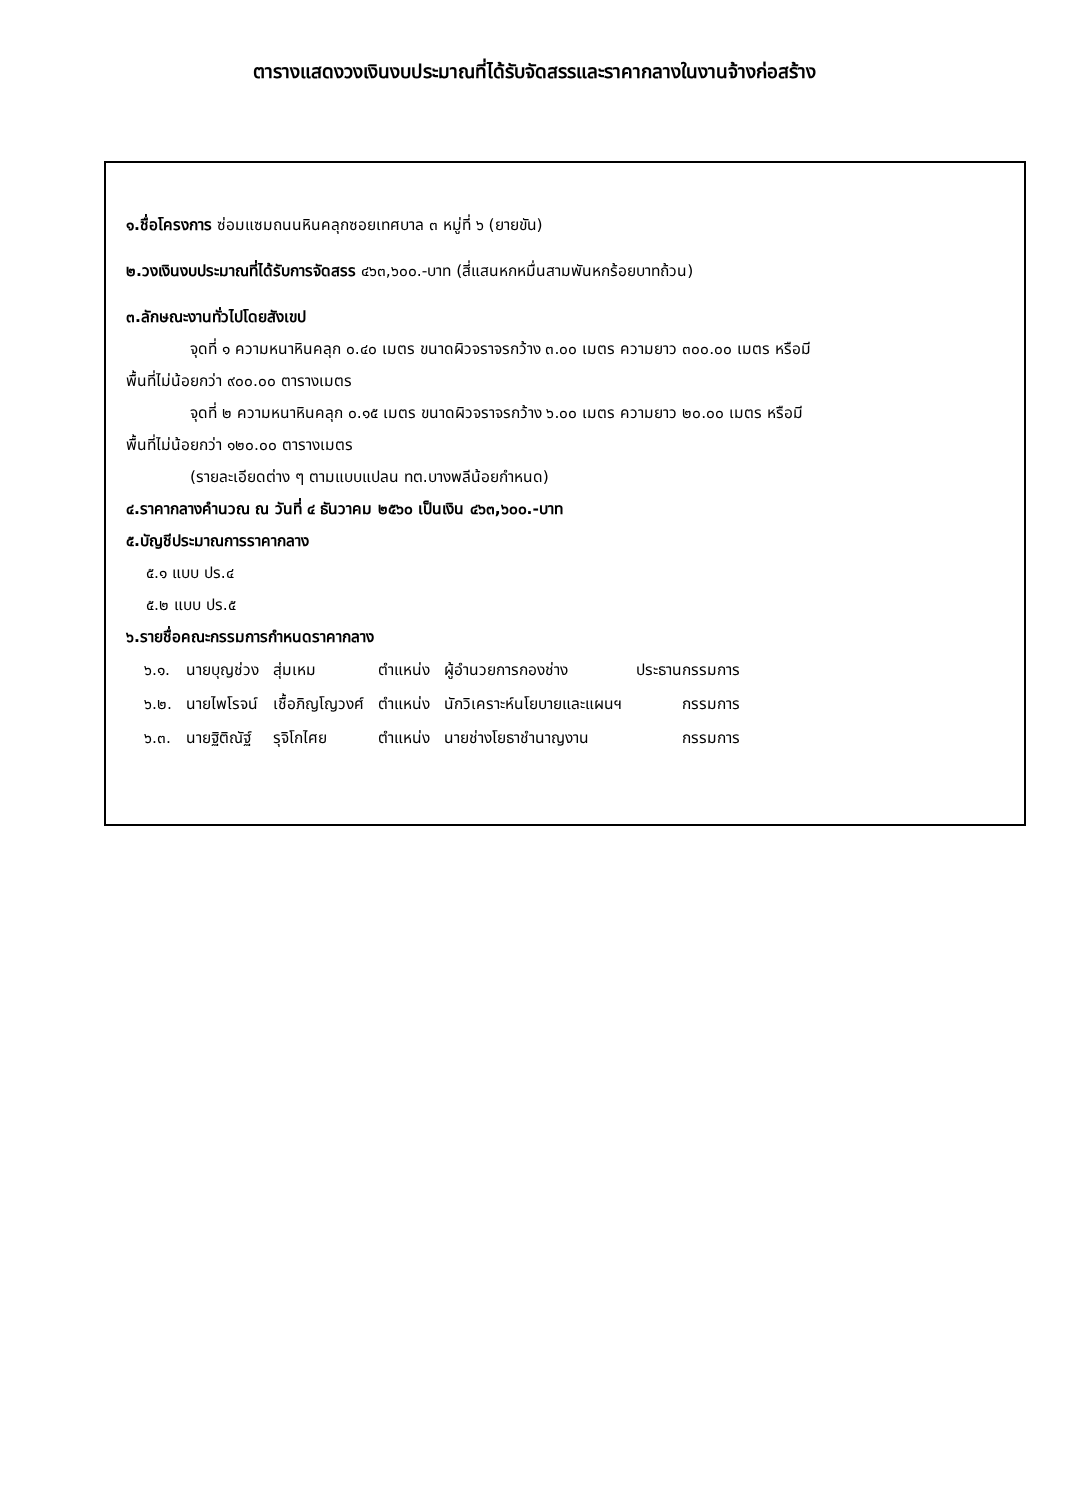ตารางแสดงวงเงินงบประมาณที่ได้รับจัดสรรและราคากลางในงานจ้างก่อสร้าง
๑.ชื่อโครงการ ซ่อมแซมถนนหินคลุกซอยเทศบาล ๓ หมู่ที่ ๖ (ยายขัน)
๒.วงเงินงบประมาณที่ได้รับการจัดสรร ๔๖๓,๖๐๐.-บาท (สี่แสนหกหมื่นสามพันหกร้อยบาทถ้วน)
๓.ลักษณะงานทั่วไปโดยสังเขป
จุดที่ ๑ ความหนาหินคลุก ๐.๔๐ เมตร ขนาดผิวจราจรกว้าง ๓.๐๐ เมตร ความยาว ๓๐๐.๐๐ เมตร หรือมี
พื้นที่ไม่น้อยกว่า ๙๐๐.๐๐ ตารางเมตร
จุดที่ ๒ ความหนาหินคลุก ๐.๑๕ เมตร ขนาดผิวจราจรกว้าง ๖.๐๐ เมตร ความยาว ๒๐.๐๐ เมตร หรือมี
พื้นที่ไม่น้อยกว่า ๑๒๐.๐๐ ตารางเมตร
(รายละเอียดต่าง ๆ ตามแบบแปลน ทต.บางพลีน้อยกำหนด)
๔.ราคากลางคำนวณ ณ วันที่ ๔ ธันวาคม ๒๕๖๐ เป็นเงิน ๔๖๓,๖๐๐.-บาท
๕.บัญชีประมาณการราคากลาง
๕.๑ แบบ ปร.๔
๕.๒ แบบ ปร.๕
๖.รายชื่อคณะกรรมการกำหนดราคากลาง
| ๖.๑. | นายบุญช่วง | สุ่มเหม | ตำแหน่ง | ผู้อำนวยการกองช่าง | ประธานกรรมการ |
| ๖.๒. | นายไพโรจน์ | เชื้อภิญโญวงศ์ | ตำแหน่ง | นักวิเคราะห์นโยบายและแผนฯ | กรรมการ |
| ๖.๓. | นายฐิติณัฐ์ | รุจิโกไศย | ตำแหน่ง | นายช่างโยธาชำนาญงาน | กรรมการ |